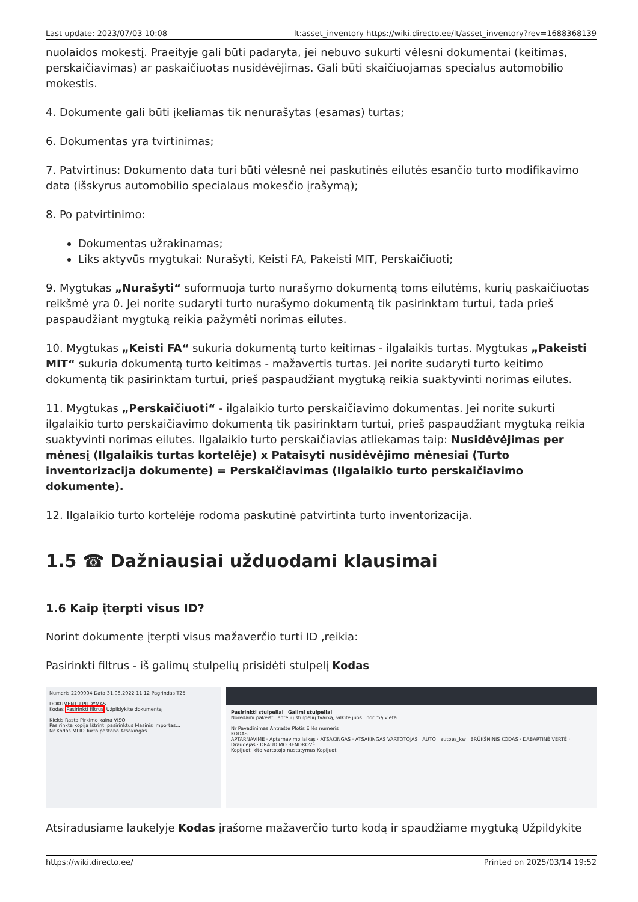Last update: 2023/07/03 10:08 lt:asset_inventory https://wiki.directo.ee/lt/asset_inventory?rev=1688368139
nuolaidos mokestį. Praeityje gali būti padaryta, jei nebuvo sukurti vėlesni dokumentai (keitimas, perskaičiavimas) ar paskaičiuotas nusidėvėjimas. Gali būti skaičiuojamas specialus automobilio mokestis.
4. Dokumente gali būti įkeliamas tik nenurašytas (esamas) turtas;
6. Dokumentas yra tvirtinimas;
7. Patvirtinus: Dokumento data turi būti vėlesnė nei paskutinės eilutės esančio turto modifikavimo data (išskyrus automobilio specialaus mokesčio įrašymą);
8. Po patvirtinimo:
Dokumentas užrakinamas;
Liks aktyvūs mygtukai: Nurašyti, Keisti FA, Pakeisti MIT, Perskaičiuoti;
9. Mygtukas „Nurašyti“ suformuoja turto nurašymo dokumentą toms eilutėms, kurių paskaičiuotas reikšmė yra 0. Jei norite sudaryti turto nurašymo dokumentą tik pasirinktam turtui, tada prieš paspaudžiant mygtuką reikia pažymėti norimas eilutes.
10. Mygtukas „Keisti FA“ sukuria dokumentą turto keitimas - ilgalaikis turtas. Mygtukas „Pakeisti MIT“ sukuria dokumentą turto keitimas - mažavertis turtas. Jei norite sudaryti turto keitimo dokumentą tik pasirinktam turtui, prieš paspaudžiant mygtuką reikia suaktyvinti norimas eilutes.
11. Mygtukas „Perskaičiuoti“ - ilgalaikio turto perskaičiavimo dokumentas. Jei norite sukurti ilgalaikio turto perskaičiavimo dokumentą tik pasirinktam turtui, prieš paspaudžiant mygtuką reikia suaktyvinti norimas eilutes. Ilgalaikio turto perskaičiavias atliekamas taip: Nusidėvėjimas per mėnesį (Ilgalaikis turtas kortelėje) x Pataisyti nusidėvėjimo mėnesiai (Turto inventorizacija dokumente) = Perskaičiavimas (Ilgalaikio turto perskaičiavimo dokumente).
12. Ilgalaikio turto kortelėje rodoma paskutinė patvirtinta turto inventorizacija.
1.5 ☎ Dažniausiai užduodami klausimai
1.6 Kaip įterpti visus ID?
Norint dokumente įterpti visus mažaverčio turti ID ,reikia:
Pasirinkti filtrus - iš galimų stulpelių prisidėti stulpelį Kodas
Numeris 2200004 Data 31.08.2022 11:12 Pagrindas T25
DOKUMENTŲ PILDYMAS
Kodas Pasirinkti filtrus Užpildykite dokumentą
Kiekis Rasta Pirkimo kaina VISO
Pasirinkta kopija Ištrinti pasirinktus Masinis importas...
Nr Kodas MI ID Turto pastaba Atsakingas
Pasirinkti stulpeliai Galimi stulpeliai
Norėdami pakeisti lentelių stulpelių tvarką, vilkite juos į norimą vietą.
Nr Pavadinimas Antraštė Plotis Eilės numeris
KODAS
APTARNAVIME · Aptarnavimo laikas · ATSAKINGAS · ATSAKINGAS VARTOTOJAS · AUTO · autoes_kw · BRŪKŠNINIS KODAS · DABARTINĖ VERTĖ · Draudėjas · DRAUDIMO BENDROVĖ
Kopijuoti kito vartotojo nustatymus Kopijuoti
Atsiradusiame laukelyje Kodas įrašome mažaverčio turto kodą ir spaudžiame mygtuką Užpildykite
https://wiki.directo.ee/ Printed on 2025/03/14 19:52